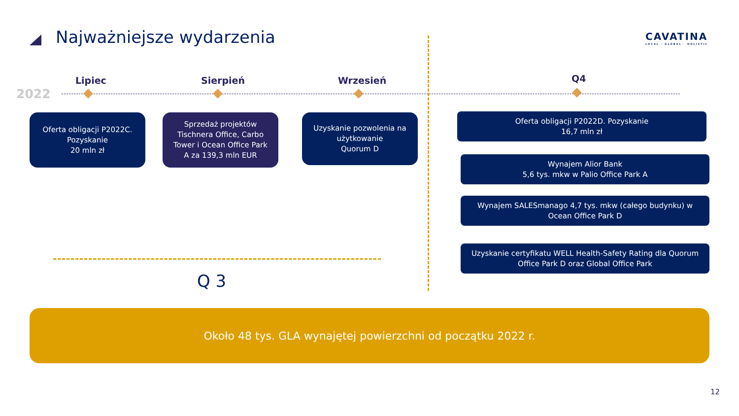Najważniejsze wydarzenia
CAVATINA
LOCAL · GLOBAL · HOLISTIC
2022
Lipiec Sierpień Wrzesień Q4
Oferta obligacji P2022C. Pozyskanie
20 mln zł
Sprzedaż projektów Tischnera Office, Carbo Tower i Ocean Office Park A za 139,3 mln EUR
Uzyskanie pozwolenia na użytkowanie
Quorum D
Oferta obligacji P2022D. Pozyskanie
16,7 mln zł
Wynajem Alior Bank
5,6 tys. mkw w Palio Office Park A
Wynajem SALESmanago 4,7 tys. mkw (całego budynku) w Ocean Office Park D
Uzyskanie certyfikatu WELL Health-Safety Rating dla Quorum Office Park D oraz Global Office Park
Q 3
Około 48 tys. GLA wynajętej powierzchni od początku 2022 r.
12